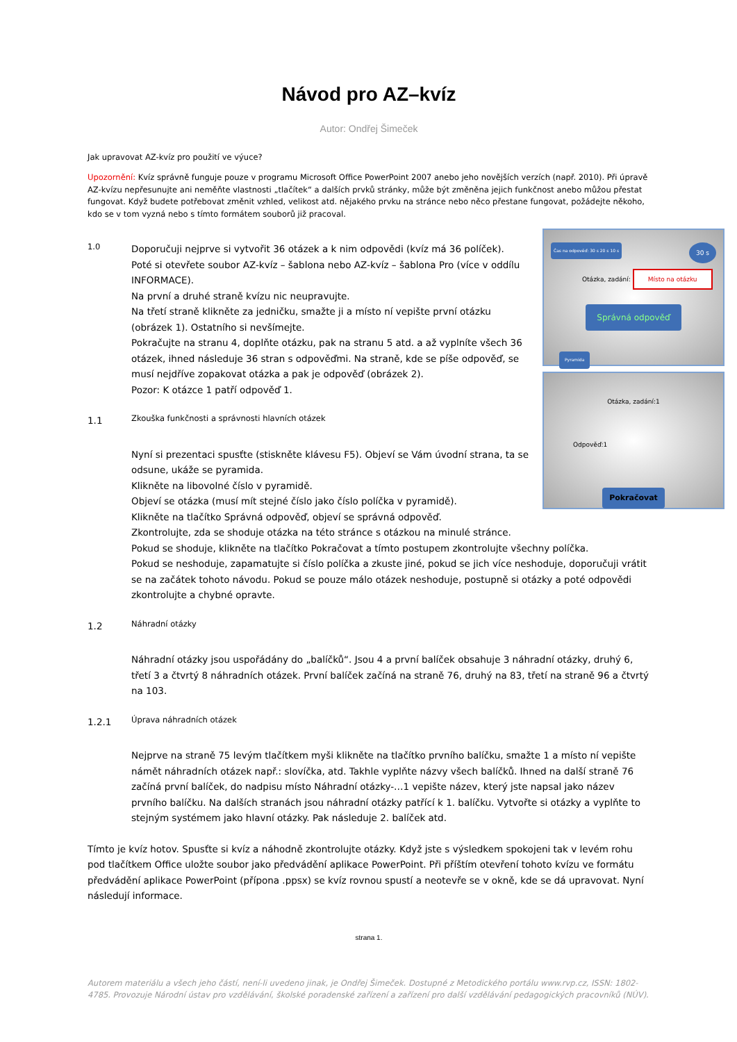Návod pro AZ–kvíz
Autor: Ondřej Šimeček
Jak upravovat AZ-kvíz pro použití ve výuce?
Upozornění: Kvíz správně funguje pouze v programu Microsoft Office PowerPoint 2007 anebo jeho novějších verzích (např. 2010). Při úpravě AZ-kvízu nepřesunujte ani neměňte vlastnosti „tlačítek“ a dalších prvků stránky, může být změněna jejich funkčnost anebo můžou přestat fungovat. Když budete potřebovat změnit vzhled, velikost atd. nějakého prvku na stránce nebo něco přestane fungovat, požádejte někoho, kdo se v tom vyzná nebo s tímto formátem souborů již pracoval.
Čas na odpověď: 30 s 20 s 10 s 30 s
Otázka, zadání: Místo na otázku
Správná odpověď
Pyramida
Otázka, zadání:1
Odpověď:1
Pokračovat
1.0
Doporučuji nejprve si vytvořit 36 otázek a k nim odpovědi (kvíz má 36 políček).
Poté si otevřete soubor AZ-kvíz – šablona nebo AZ-kvíz – šablona Pro (více v oddílu INFORMACE).
Na první a druhé straně kvízu nic neupravujte.
Na třetí straně klikněte za jedničku, smažte ji a místo ní vepište první otázku (obrázek 1). Ostatního si nevšímejte.
Pokračujte na stranu 4, doplňte otázku, pak na stranu 5 atd. a až vyplníte všech 36 otázek, ihned následuje 36 stran s odpověďmi. Na straně, kde se píše odpověď, se musí nejdříve zopakovat otázka a pak je odpověď (obrázek 2).
Pozor: K otázce 1 patří odpověď 1.
1.1
Zkouška funkčnosti a správnosti hlavních otázek
Nyní si prezentaci spusťte (stiskněte klávesu F5). Objeví se Vám úvodní strana, ta se odsune, ukáže se pyramida.
Klikněte na libovolné číslo v pyramidě.
Objeví se otázka (musí mít stejné číslo jako číslo políčka v pyramidě).
Klikněte na tlačítko Správná odpověď, objeví se správná odpověď.
Zkontrolujte, zda se shoduje otázka na této stránce s otázkou na minulé stránce.
Pokud se shoduje, klikněte na tlačítko Pokračovat a tímto postupem zkontrolujte všechny políčka.
Pokud se neshoduje, zapamatujte si číslo políčka a zkuste jiné, pokud se jich více neshoduje, doporučuji vrátit se na začátek tohoto návodu. Pokud se pouze málo otázek neshoduje, postupně si otázky a poté odpovědi zkontrolujte a chybné opravte.
1.2
Náhradní otázky
Náhradní otázky jsou uspořádány do „balíčků“. Jsou 4 a první balíček obsahuje 3 náhradní otázky, druhý 6, třetí 3 a čtvrtý 8 náhradních otázek. První balíček začíná na straně 76, druhý na 83, třetí na straně 96 a čtvrtý na 103.
1.2.1
Úprava náhradních otázek
Nejprve na straně 75 levým tlačítkem myši klikněte na tlačítko prvního balíčku, smažte 1 a místo ní vepište námět náhradních otázek např.: slovíčka, atd. Takhle vyplňte názvy všech balíčků. Ihned na další straně 76 začíná první balíček, do nadpisu místo Náhradní otázky-…1 vepište název, který jste napsal jako název prvního balíčku. Na dalších stranách jsou náhradní otázky patřící k 1. balíčku. Vytvořte si otázky a vyplňte to stejným systémem jako hlavní otázky. Pak následuje 2. balíček atd.
Tímto je kvíz hotov. Spusťte si kvíz a náhodně zkontrolujte otázky. Když jste s výsledkem spokojeni tak v levém rohu pod tlačítkem Office uložte soubor jako předvádění aplikace PowerPoint. Při příštím otevření tohoto kvízu ve formátu předvádění aplikace PowerPoint (přípona .ppsx) se kvíz rovnou spustí a neotevře se v okně, kde se dá upravovat. Nyní následují informace.
strana 1.
Autorem materiálu a všech jeho částí, není-li uvedeno jinak, je Ondřej Šimeček. Dostupné z Metodického portálu www.rvp.cz, ISSN: 1802-4785. Provozuje Národní ústav pro vzdělávání, školské poradenské zařízení a zařízení pro další vzdělávání pedagogických pracovníků (NÚV).